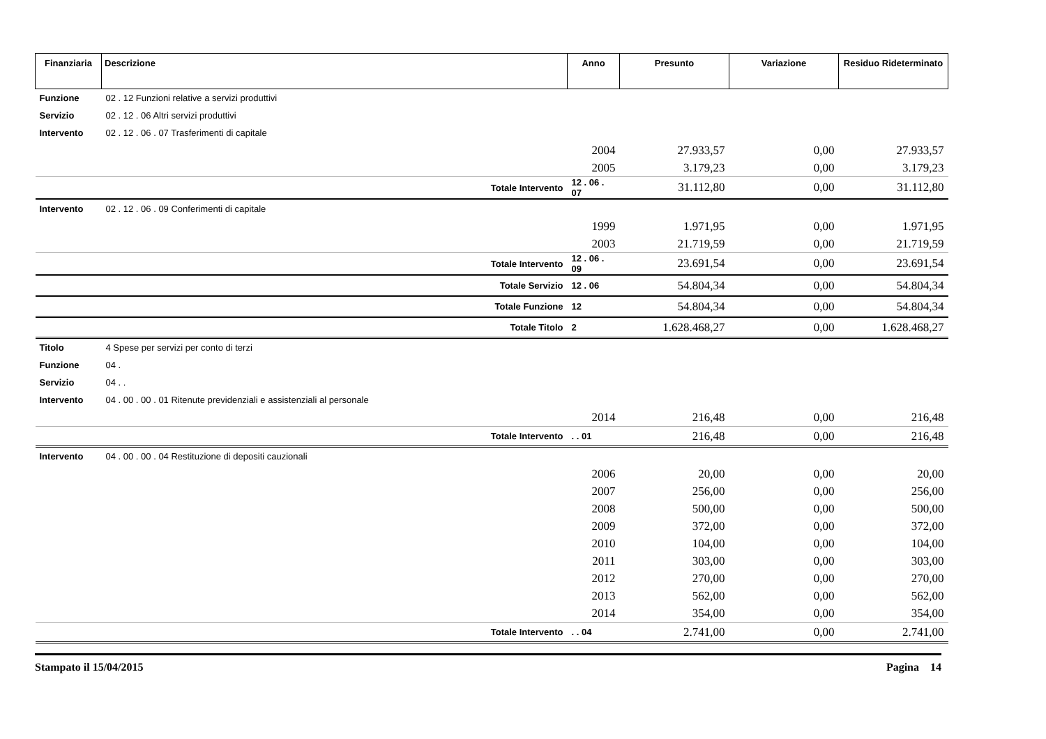| Finanziaria | Descrizione | Anno | Presunto | Variazione | Residuo Rideterminato |
| --- | --- | --- | --- | --- | --- |
| Funzione | 02 . 12 Funzioni relative a servizi produttivi | | | | |
| Servizio | 02 . 12 . 06 Altri servizi produttivi | | | | |
| Intervento | 02 . 12 . 06 . 07 Trasferimenti di capitale | | | | |
| | | 2004 | 27.933,57 | 0,00 | 27.933,57 |
| | | 2005 | 3.179,23 | 0,00 | 3.179,23 |
| | Totale Intervento | 12 . 06 . 07 | 31.112,80 | 0,00 | 31.112,80 |
| Intervento | 02 . 12 . 06 . 09 Conferimenti di capitale | | | | |
| | | 1999 | 1.971,95 | 0,00 | 1.971,95 |
| | | 2003 | 21.719,59 | 0,00 | 21.719,59 |
| | Totale Intervento | 12 . 06 . 09 | 23.691,54 | 0,00 | 23.691,54 |
| | Totale Servizio | 12 . 06 | 54.804,34 | 0,00 | 54.804,34 |
| | Totale Funzione | 12 | 54.804,34 | 0,00 | 54.804,34 |
| | Totale Titolo | 2 | 1.628.468,27 | 0,00 | 1.628.468,27 |
| Titolo | 4 Spese per servizi per conto di terzi | | | | |
| Funzione | 04 . | | | | |
| Servizio | 04 . . | | | | |
| Intervento | 04 . 00 . 00 . 01 Ritenute previdenziali e assistenziali al personale | | | | |
| | | 2014 | 216,48 | 0,00 | 216,48 |
| | Totale Intervento | . . 01 | 216,48 | 0,00 | 216,48 |
| Intervento | 04 . 00 . 00 . 04 Restituzione di depositi cauzionali | | | | |
| | | 2006 | 20,00 | 0,00 | 20,00 |
| | | 2007 | 256,00 | 0,00 | 256,00 |
| | | 2008 | 500,00 | 0,00 | 500,00 |
| | | 2009 | 372,00 | 0,00 | 372,00 |
| | | 2010 | 104,00 | 0,00 | 104,00 |
| | | 2011 | 303,00 | 0,00 | 303,00 |
| | | 2012 | 270,00 | 0,00 | 270,00 |
| | | 2013 | 562,00 | 0,00 | 562,00 |
| | | 2014 | 354,00 | 0,00 | 354,00 |
| | Totale Intervento | . . 04 | 2.741,00 | 0,00 | 2.741,00 |
Stampato il 15/04/2015 Pagina 14